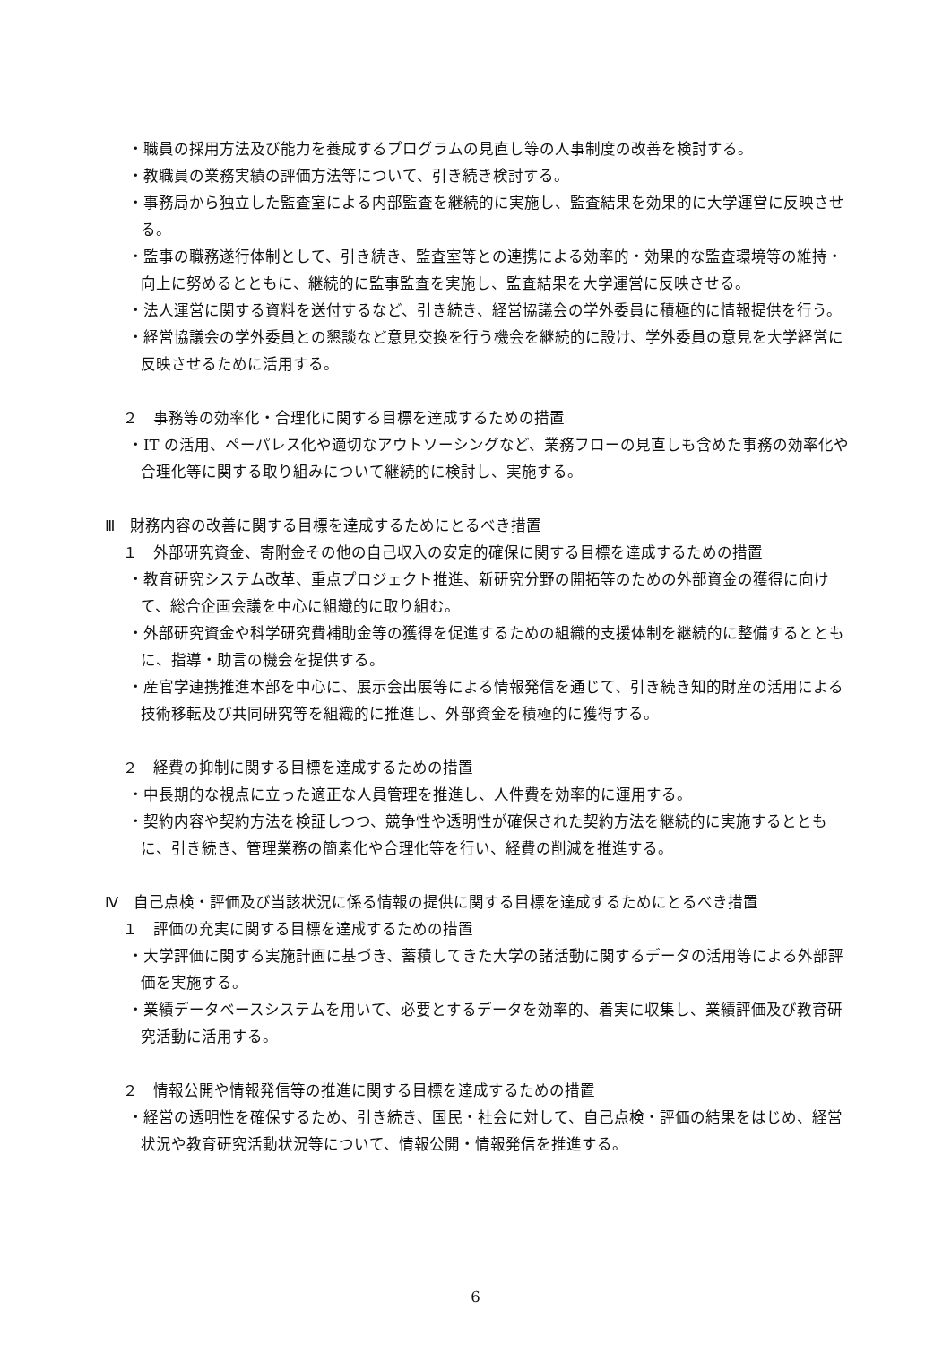・職員の採用方法及び能力を養成するプログラムの見直し等の人事制度の改善を検討する。
・教職員の業務実績の評価方法等について、引き続き検討する。
・事務局から独立した監査室による内部監査を継続的に実施し、監査結果を効果的に大学運営に反映させる。
・監事の職務遂行体制として、引き続き、監査室等との連携による効率的・効果的な監査環境等の維持・向上に努めるとともに、継続的に監事監査を実施し、監査結果を大学運営に反映させる。
・法人運営に関する資料を送付するなど、引き続き、経営協議会の学外委員に積極的に情報提供を行う。
・経営協議会の学外委員との懇談など意見交換を行う機会を継続的に設け、学外委員の意見を大学経営に反映させるために活用する。
２　事務等の効率化・合理化に関する目標を達成するための措置
・IT の活用、ペーパレス化や適切なアウトソーシングなど、業務フローの見直しも含めた事務の効率化や合理化等に関する取り組みについて継続的に検討し、実施する。
Ⅲ　財務内容の改善に関する目標を達成するためにとるべき措置
１　外部研究資金、寄附金その他の自己収入の安定的確保に関する目標を達成するための措置
・教育研究システム改革、重点プロジェクト推進、新研究分野の開拓等のための外部資金の獲得に向けて、総合企画会議を中心に組織的に取り組む。
・外部研究資金や科学研究費補助金等の獲得を促進するための組織的支援体制を継続的に整備するとともに、指導・助言の機会を提供する。
・産官学連携推進本部を中心に、展示会出展等による情報発信を通じて、引き続き知的財産の活用による技術移転及び共同研究等を組織的に推進し、外部資金を積極的に獲得する。
２　経費の抑制に関する目標を達成するための措置
・中長期的な視点に立った適正な人員管理を推進し、人件費を効率的に運用する。
・契約内容や契約方法を検証しつつ、競争性や透明性が確保された契約方法を継続的に実施するとともに、引き続き、管理業務の簡素化や合理化等を行い、経費の削減を推進する。
Ⅳ　自己点検・評価及び当該状況に係る情報の提供に関する目標を達成するためにとるべき措置
１　評価の充実に関する目標を達成するための措置
・大学評価に関する実施計画に基づき、蓄積してきた大学の諸活動に関するデータの活用等による外部評価を実施する。
・業績データベースシステムを用いて、必要とするデータを効率的、着実に収集し、業績評価及び教育研究活動に活用する。
２　情報公開や情報発信等の推進に関する目標を達成するための措置
・経営の透明性を確保するため、引き続き、国民・社会に対して、自己点検・評価の結果をはじめ、経営状況や教育研究活動状況等について、情報公開・情報発信を推進する。
6